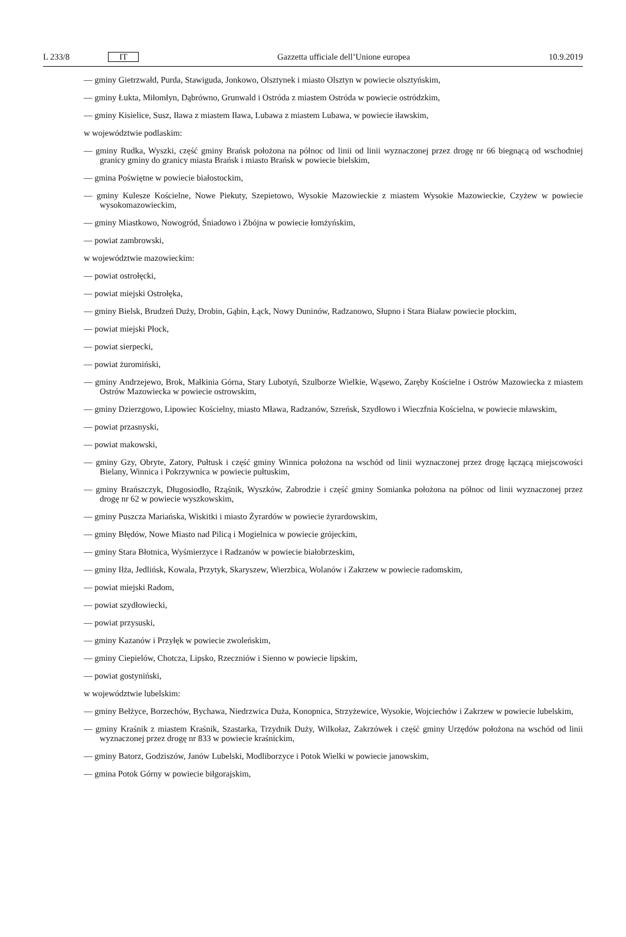L 233/8 IT Gazzetta ufficiale dell’Unione europea 10.9.2019
— gminy Gietrzwałd, Purda, Stawiguda, Jonkowo, Olsztynek i miasto Olsztyn w powiecie olsztyńskim,
— gminy Łukta, Miłomłyn, Dąbrówno, Grunwald i Ostróda z miastem Ostróda w powiecie ostródzkim,
— gminy Kisielice, Susz, Iława z miastem Iława, Lubawa z miastem Lubawa, w powiecie iławskim,
w województwie podlaskim:
— gminy Rudka, Wyszki, część gminy Brańsk położona na północ od linii od linii wyznaczonej przez drogę nr 66 biegnącą od wschodniej granicy gminy do granicy miasta Brańsk i miasto Brańsk w powiecie bielskim,
— gmina Poświętne w powiecie białostockim,
— gminy Kulesze Kościelne, Nowe Piekuty, Szepietowo, Wysokie Mazowieckie z miastem Wysokie Mazowieckie, Czyżew w powiecie wysokomazowieckim,
— gminy Miastkowo, Nowogród, Śniadowo i Zbójna w powiecie łomżyńskim,
— powiat zambrowski,
w województwie mazowieckim:
— powiat ostrołęcki,
— powiat miejski Ostrołęka,
— gminy Bielsk, Brudzeń Duży, Drobin, Gąbin, Łąck, Nowy Duninów, Radzanowo, Słupno i Stara Biaław powiecie płockim,
— powiat miejski Płock,
— powiat sierpecki,
— powiat żuromiński,
— gminy Andrzejewo, Brok, Małkinia Górna, Stary Lubotyń, Szulborze Wielkie, Wąsewo, Zaręby Kościelne i Ostrów Mazowiecka z miastem Ostrów Mazowiecka w powiecie ostrowskim,
— gminy Dzierzgowo, Lipowiec Kościelny, miasto Mława, Radzanów, Szreńsk, Szydłowo i Wieczfnia Kościelna, w powiecie mławskim,
— powiat przasnyski,
— powiat makowski,
— gminy Gzy, Obryte, Zatory, Pułtusk i część gminy Winnica położona na wschód od linii wyznaczonej przez drogę łączącą miejscowości Bielany, Winnica i Pokrzywnica w powiecie pułtuskim,
— gminy Brańszczyk, Długosiodło, Rząśnik, Wyszków, Zabrodzie i część gminy Somianka położona na północ od linii wyznaczonej przez drogę nr 62 w powiecie wyszkowskim,
— gminy Puszcza Mariańska, Wiskitki i miasto Żyrardów w powiecie żyrardowskim,
— gminy Błędów, Nowe Miasto nad Pilicą i Mogielnica w powiecie grójeckim,
— gminy Stara Błotnica, Wyśmierzyce i Radzanów w powiecie białobrzeskim,
— gminy Iłża, Jedlińsk, Kowala, Przytyk, Skaryszew, Wierzbica, Wolanów i Zakrzew w powiecie radomskim,
— powiat miejski Radom,
— powiat szydłowiecki,
— powiat przysuski,
— gminy Kazanów i Przyłęk w powiecie zwoleńskim,
— gminy Ciepielów, Chotcza, Lipsko, Rzeczniów i Sienno w powiecie lipskim,
— powiat gostyniński,
w województwie lubelskim:
— gminy Bełżyce, Borzechów, Bychawa, Niedrzwica Duża, Konopnica, Strzyżewice, Wysokie, Wojciechów i Zakrzew w powiecie lubelskim,
— gminy Kraśnik z miastem Kraśnik, Szastarka, Trzydnik Duży, Wilkołaz, Zakrzówek i część gminy Urzędów położona na wschód od linii wyznaczonej przez drogę nr 833 w powiecie kraśnickim,
— gminy Batorz, Godziszów, Janów Lubelski, Modliborzyce i Potok Wielki w powiecie janowskim,
— gmina Potok Górny w powiecie biłgorajskim,